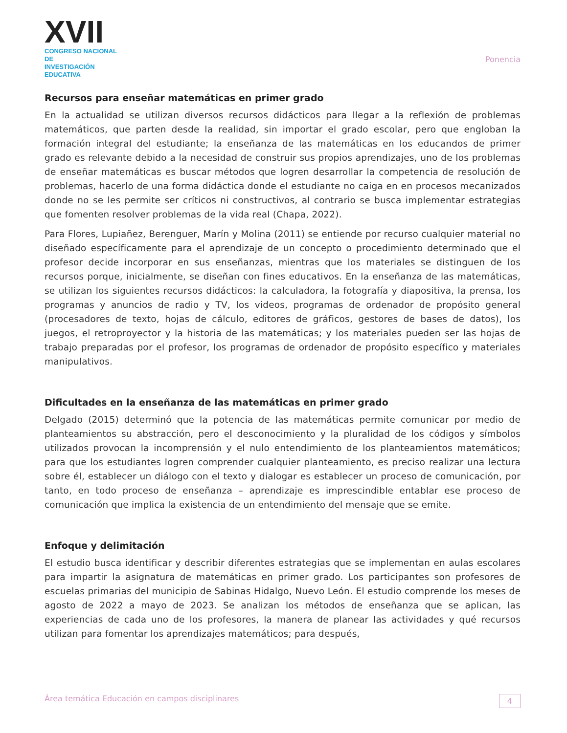XVII
CONGRESO NACIONAL DE
INVESTIGACIÓN EDUCATIVA
Ponencia
Recursos para enseñar matemáticas en primer grado
En la actualidad se utilizan diversos recursos didácticos para llegar a la reflexión de problemas matemáticos, que parten desde la realidad, sin importar el grado escolar, pero que engloban la formación integral del estudiante; la enseñanza de las matemáticas en los educandos de primer grado es relevante debido a la necesidad de construir sus propios aprendizajes, uno de los problemas de enseñar matemáticas es buscar métodos que logren desarrollar la competencia de resolución de problemas, hacerlo de una forma didáctica donde el estudiante no caiga en en procesos mecanizados donde no se les permite ser críticos ni constructivos, al contrario se busca implementar estrategias que fomenten resolver problemas de la vida real (Chapa, 2022).
Para Flores, Lupiañez, Berenguer, Marín y Molina (2011) se entiende por recurso cualquier material no diseñado específicamente para el aprendizaje de un concepto o procedimiento determinado que el profesor decide incorporar en sus enseñanzas, mientras que los materiales se distinguen de los recursos porque, inicialmente, se diseñan con fines educativos. En la enseñanza de las matemáticas, se utilizan los siguientes recursos didácticos: la calculadora, la fotografía y diapositiva, la prensa, los programas y anuncios de radio y TV, los videos, programas de ordenador de propósito general (procesadores de texto, hojas de cálculo, editores de gráficos, gestores de bases de datos), los juegos, el retroproyector y la historia de las matemáticas; y los materiales pueden ser las hojas de trabajo preparadas por el profesor, los programas de ordenador de propósito específico y materiales manipulativos.
Dificultades en la enseñanza de las matemáticas en primer grado
Delgado (2015) determinó que la potencia de las matemáticas permite comunicar por medio de planteamientos su abstracción, pero el desconocimiento y la pluralidad de los códigos y símbolos utilizados provocan la incomprensión y el nulo entendimiento de los planteamientos matemáticos; para que los estudiantes logren comprender cualquier planteamiento, es preciso realizar una lectura sobre él, establecer un diálogo con el texto y dialogar es establecer un proceso de comunicación, por tanto, en todo proceso de enseñanza – aprendizaje es imprescindible entablar ese proceso de comunicación que implica la existencia de un entendimiento del mensaje que se emite.
Enfoque y delimitación
El estudio busca identificar y describir diferentes estrategias que se implementan en aulas escolares para impartir la asignatura de matemáticas en primer grado. Los participantes son profesores de escuelas primarias del municipio de Sabinas Hidalgo, Nuevo León. El estudio comprende los meses de agosto de 2022 a mayo de 2023. Se analizan los métodos de enseñanza que se aplican, las experiencias de cada uno de los profesores, la manera de planear las actividades y qué recursos utilizan para fomentar los aprendizajes matemáticos; para después,
Área temática Educación en campos disciplinares 4